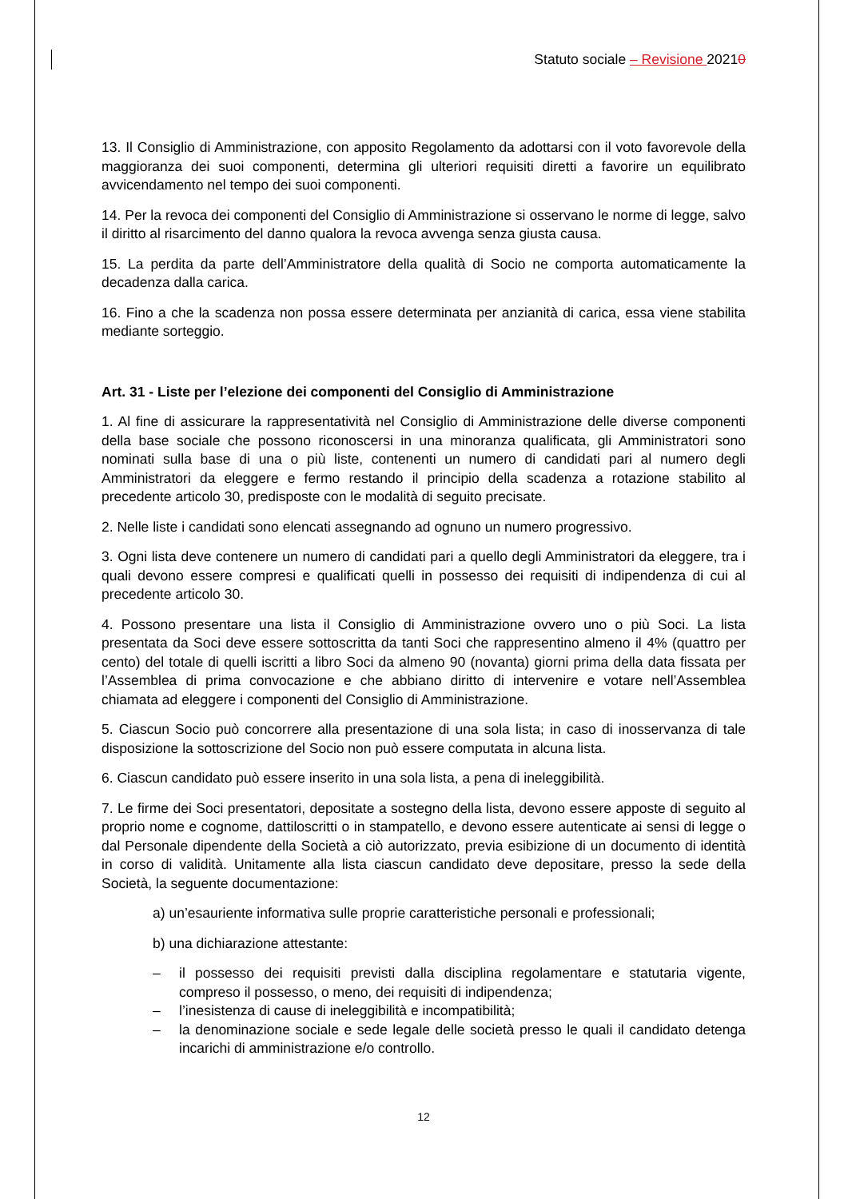Statuto sociale – Revisione 20210
13. Il Consiglio di Amministrazione, con apposito Regolamento da adottarsi con il voto favorevole della maggioranza dei suoi componenti, determina gli ulteriori requisiti diretti a favorire un equilibrato avvicendamento nel tempo dei suoi componenti.
14. Per la revoca dei componenti del Consiglio di Amministrazione si osservano le norme di legge, salvo il diritto al risarcimento del danno qualora la revoca avvenga senza giusta causa.
15. La perdita da parte dell’Amministratore della qualità di Socio ne comporta automaticamente la decadenza dalla carica.
16. Fino a che la scadenza non possa essere determinata per anzianità di carica, essa viene stabilita mediante sorteggio.
Art. 31 - Liste per l’elezione dei componenti del Consiglio di Amministrazione
1. Al fine di assicurare la rappresentatività nel Consiglio di Amministrazione delle diverse componenti della base sociale che possono riconoscersi in una minoranza qualificata, gli Amministratori sono nominati sulla base di una o più liste, contenenti un numero di candidati pari al numero degli Amministratori da eleggere e fermo restando il principio della scadenza a rotazione stabilito al precedente articolo 30, predisposte con le modalità di seguito precisate.
2. Nelle liste i candidati sono elencati assegnando ad ognuno un numero progressivo.
3. Ogni lista deve contenere un numero di candidati pari a quello degli Amministratori da eleggere, tra i quali devono essere compresi e qualificati quelli in possesso dei requisiti di indipendenza di cui al precedente articolo 30.
4. Possono presentare una lista il Consiglio di Amministrazione ovvero uno o più Soci. La lista presentata da Soci deve essere sottoscritta da tanti Soci che rappresentino almeno il 4% (quattro per cento) del totale di quelli iscritti a libro Soci da almeno 90 (novanta) giorni prima della data fissata per l’Assemblea di prima convocazione e che abbiano diritto di intervenire e votare nell’Assemblea chiamata ad eleggere i componenti del Consiglio di Amministrazione.
5. Ciascun Socio può concorrere alla presentazione di una sola lista; in caso di inosservanza di tale disposizione la sottoscrizione del Socio non può essere computata in alcuna lista.
6. Ciascun candidato può essere inserito in una sola lista, a pena di ineleggibilità.
7. Le firme dei Soci presentatori, depositate a sostegno della lista, devono essere apposte di seguito al proprio nome e cognome, dattiloscritti o in stampatello, e devono essere autenticate ai sensi di legge o dal Personale dipendente della Società a ciò autorizzato, previa esibizione di un documento di identità in corso di validità. Unitamente alla lista ciascun candidato deve depositare, presso la sede della Società, la seguente documentazione:
a) un’esauriente informativa sulle proprie caratteristiche personali e professionali;
b) una dichiarazione attestante:
– il possesso dei requisiti previsti dalla disciplina regolamentare e statutaria vigente, compreso il possesso, o meno, dei requisiti di indipendenza;
– l’inesistenza di cause di ineleggibilità e incompatibilità;
– la denominazione sociale e sede legale delle società presso le quali il candidato detenga incarichi di amministrazione e/o controllo.
12